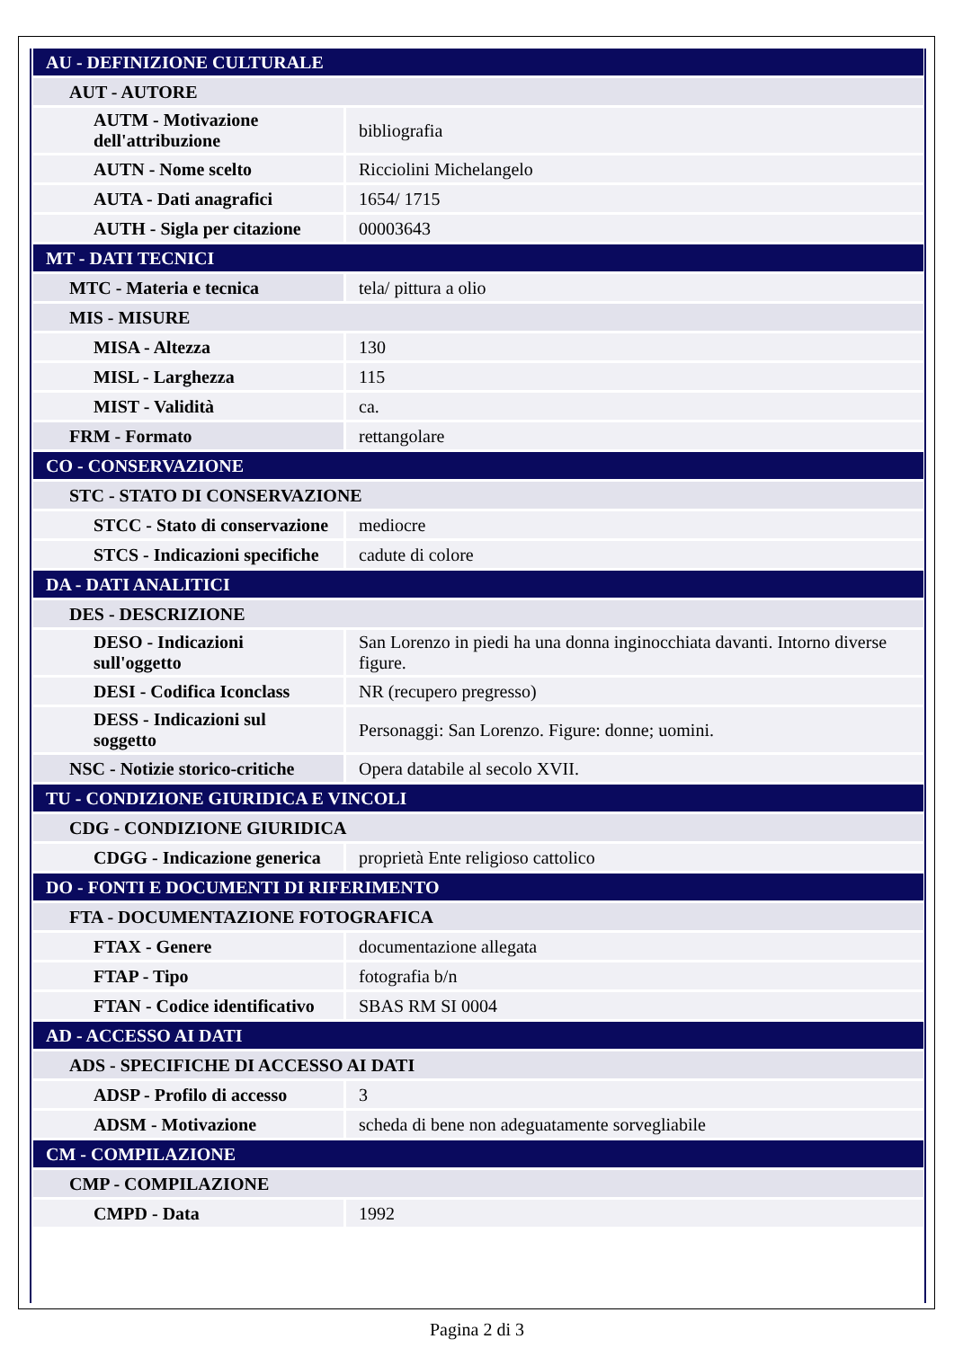| AU - DEFINIZIONE CULTURALE | |
| AUT - AUTORE | |
| AUTM - Motivazione dell'attribuzione | bibliografia |
| AUTN - Nome scelto | Ricciolini Michelangelo |
| AUTA - Dati anagrafici | 1654/ 1715 |
| AUTH - Sigla per citazione | 00003643 |
| MT - DATI TECNICI | |
| MTC - Materia e tecnica | tela/ pittura a olio |
| MIS - MISURE | |
| MISA - Altezza | 130 |
| MISL - Larghezza | 115 |
| MIST - Validità | ca. |
| FRM - Formato | rettangolare |
| CO - CONSERVAZIONE | |
| STC - STATO DI CONSERVAZIONE | |
| STCC - Stato di conservazione | mediocre |
| STCS - Indicazioni specifiche | cadute di colore |
| DA - DATI ANALITICI | |
| DES - DESCRIZIONE | |
| DESO - Indicazioni sull'oggetto | San Lorenzo in piedi ha una donna inginocchiata davanti. Intorno diverse figure. |
| DESI - Codifica Iconclass | NR (recupero pregresso) |
| DESS - Indicazioni sul soggetto | Personaggi: San Lorenzo. Figure: donne; uomini. |
| NSC - Notizie storico-critiche | Opera databile al secolo XVII. |
| TU - CONDIZIONE GIURIDICA E VINCOLI | |
| CDG - CONDIZIONE GIURIDICA | |
| CDGG - Indicazione generica | proprietà Ente religioso cattolico |
| DO - FONTI E DOCUMENTI DI RIFERIMENTO | |
| FTA - DOCUMENTAZIONE FOTOGRAFICA | |
| FTAX - Genere | documentazione allegata |
| FTAP - Tipo | fotografia b/n |
| FTAN - Codice identificativo | SBAS RM SI 0004 |
| AD - ACCESSO AI DATI | |
| ADS - SPECIFICHE DI ACCESSO AI DATI | |
| ADSP - Profilo di accesso | 3 |
| ADSM - Motivazione | scheda di bene non adeguatamente sorvegliabile |
| CM - COMPILAZIONE | |
| CMP - COMPILAZIONE | |
| CMPD - Data | 1992 |
Pagina 2 di 3